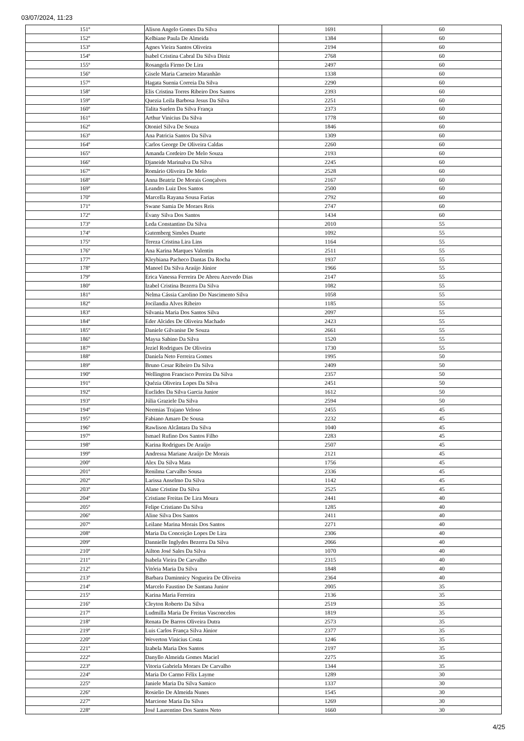03/07/2024, 11:23
| 151º | Alison Angelo Gomes Da Silva | 1691 | 60 |
| 152º | Kelbiane Paula De Almeida | 1384 | 60 |
| 153º | Agnes Vieira Santos Oliveira | 2194 | 60 |
| 154º | Isabel Cristina Cabral Da Silva Diniz | 2768 | 60 |
| 155º | Rosangela Firmo De Lira | 2497 | 60 |
| 156º | Gisele Maria Carneiro Maranhão | 1338 | 60 |
| 157º | Hagata Suenia Correia Da Silva | 2290 | 60 |
| 158º | Elis Cristina Torres Ribeiro Dos Santos | 2393 | 60 |
| 159º | Quezia Leila Barbosa Jesus Da Silva | 2251 | 60 |
| 160º | Talita Suelen Da Silva França | 2373 | 60 |
| 161º | Arthur Vinicius Da Silva | 1778 | 60 |
| 162º | Otoniel Silva De Souza | 1846 | 60 |
| 163º | Ana Patricia Santos Da Silva | 1309 | 60 |
| 164º | Carlos George De Oliveira Caldas | 2260 | 60 |
| 165º | Amanda Cordeiro De Melo Souza | 2193 | 60 |
| 166º | Djaneide Marinalva Da Silva | 2245 | 60 |
| 167º | Romário Oliveira De Melo | 2528 | 60 |
| 168º | Anna Beatriz De Morais Gonçalves | 2167 | 60 |
| 169º | Leandro Luiz Dos Santos | 2500 | 60 |
| 170º | Marcella Rayana Sousa Farias | 2792 | 60 |
| 171º | Swane Samia De Moraes Reis | 2747 | 60 |
| 172º | Évany Silva Dos Santos | 1434 | 60 |
| 173º | Leda Constantino Da Silva | 2010 | 55 |
| 174º | Gutemberg Simões Duarte | 1092 | 55 |
| 175º | Tereza Cristina Lira Lins | 1164 | 55 |
| 176º | Ana Karina Marques Valentin | 2511 | 55 |
| 177º | Kleybiana Pacheco Dantas Da Rocha | 1937 | 55 |
| 178º | Manoel Da Silva Araújo Júnior | 1966 | 55 |
| 179º | Erica Vanessa Ferreira De Abreu Azevedo Dias | 2147 | 55 |
| 180º | Izabel Cristina Bezerra Da Silva | 1082 | 55 |
| 181º | Nelma Cássia Carolino Do Nascimento Silva | 1058 | 55 |
| 182º | Jocilandia Alves Ribeiro | 1185 | 55 |
| 183º | Silvania Maria Dos Santos Silva | 2097 | 55 |
| 184º | Eder Alcides De Oliveira Machado | 2423 | 55 |
| 185º | Daniele Gilvanise De Souza | 2661 | 55 |
| 186º | Maysa Sabino Da Silva | 1520 | 55 |
| 187º | Jeziel Rodrigues De Oliveira | 1730 | 55 |
| 188º | Daniela Neto Ferreira Gomes | 1995 | 50 |
| 189º | Bruno Cesar Ribeiro Da Silva | 2409 | 50 |
| 190º | Wellington Francisco Pereira Da Silva | 2357 | 50 |
| 191º | Quézia Oliveira Lopes Da Silva | 2451 | 50 |
| 192º | Euclides Da Silva Garcia Junior | 1612 | 50 |
| 193º | Júlia Graziele Da Silva | 2594 | 50 |
| 194º | Neemias Trajano Veloso | 2455 | 45 |
| 195º | Fabiano Amaro De Sousa | 2232 | 45 |
| 196º | Rawlison Alcântara Da Silva | 1040 | 45 |
| 197º | Ismael Rufino Dos Santos Filho | 2283 | 45 |
| 198º | Karina Rodrigues De Araújo | 2507 | 45 |
| 199º | Andressa Mariane Araújo De Morais | 2121 | 45 |
| 200º | Alex Da Silva Mata | 1756 | 45 |
| 201º | Renilma Carvalho Sousa | 2336 | 45 |
| 202º | Larissa Anselmo Da Silva | 1142 | 45 |
| 203º | Alane Cristine Da Silva | 2525 | 45 |
| 204º | Cristiane Freitas De Lira Moura | 2441 | 40 |
| 205º | Felipe Cristiano Da Silva | 1285 | 40 |
| 206º | Aline Silva Dos Santos | 2411 | 40 |
| 207º | Leilane Marina Morais Dos Santos | 2271 | 40 |
| 208º | Maria Da Conceição Lopes De Lira | 2306 | 40 |
| 209º | Dannielle Inglydes Bezerra Da Silva | 2066 | 40 |
| 210º | Ailton José Sales Da Silva | 1070 | 40 |
| 211º | Isabela Vieira De Carvalho | 2315 | 40 |
| 212º | Vitória Maria Da Silva | 1848 | 40 |
| 213º | Barbara Daminnicy Nogueira De Oliveira | 2364 | 40 |
| 214º | Marcelo Faustino De Santana Junior | 2005 | 35 |
| 215º | Karina Maria Ferreira | 2136 | 35 |
| 216º | Cleyton Roberto Da Silva | 2519 | 35 |
| 217º | Ludmilla Maria De Freitas Vasconcelos | 1819 | 35 |
| 218º | Renata De Barros Oliveira Dutra | 2573 | 35 |
| 219º | Luis Carlos França Silva Júnior | 2377 | 35 |
| 220º | Weverton Vinicius Costa | 1246 | 35 |
| 221º | Izabela Maria Dos Santos | 2197 | 35 |
| 222º | Danyllo Almeida Gomes Maciel | 2275 | 35 |
| 223º | Vitoria Gabriela Moraes De Carvalho | 1344 | 35 |
| 224º | Maria Do Carmo Félix Layme | 1289 | 30 |
| 225º | Janiele Maria Da Silva Samico | 1337 | 30 |
| 226º | Rosielio De Almeida Nunes | 1545 | 30 |
| 227º | Marcione Maria Da Silva | 1269 | 30 |
| 228º | José Laurentino Dos Santos Neto | 1660 | 30 |
4/25